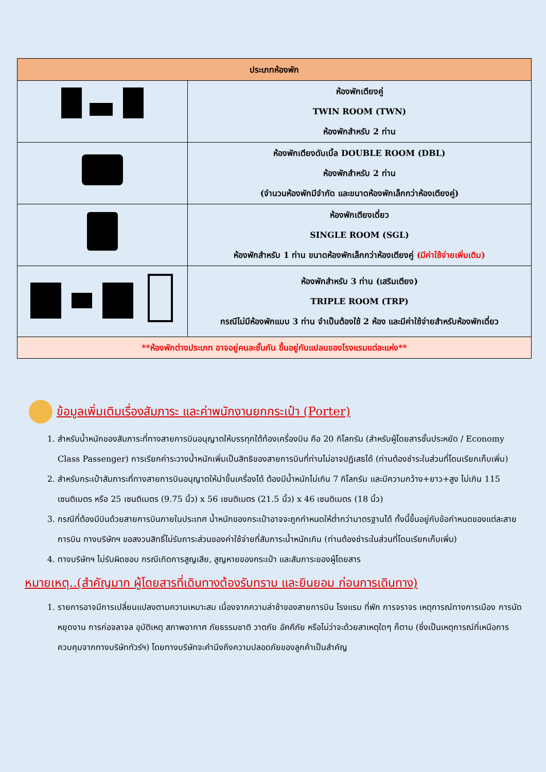| ประเภทห้องพัก | |
| --- | --- |
| | ห้องพักเตียงคู่ TWIN ROOM (TWN) ห้องพักสำหรับ 2 ท่าน |
| | ห้องพักเตียงดับเบิ้ล DOUBLE ROOM (DBL) ห้องพักสำหรับ 2 ท่าน (จำนวนห้องพักมีจำกัด และขนาดห้องพักเล็กกว่าห้องเตียงคู่) |
| | ห้องพักเตียงเดี่ยว SINGLE ROOM (SGL) ห้องพักสำหรับ 1 ท่าน ขนาดห้องพักเล็กกว่าห้องเตียงคู่ (มีค่าใช้จ่ายเพิ่มเติม) |
| | ห้องพักสำหรับ 3 ท่าน (เสริมเตียง) TRIPLE ROOM (TRP) กรณีไม่มีห้องพักแบบ 3 ท่าน จำเป็นต้องใช้ 2 ห้อง และมีค่าใช้จ่ายสำหรับห้องพักเดี่ยว |
| **ห้องพักต่างประเภท อาจอยู่คนละชั้นกัน ขึ้นอยู่กับแปลนของโรงแรมแต่ละแห่ง** | |
ข้อมูลเพิ่มเติมเรื่องสัมภาระ และค่าพนักงานยกกระเป๋า (Porter)
1. สำหรับน้ำหนักของสัมภาระที่ทางสายการบินอนุญาตให้บรรทุกใต้ท้องเครื่องบิน คือ 20 กิโลกรัม (สำหรับผู้โดยสารชั้นประหยัด / Economy Class Passenger) การเรียกค่าระวางน้ำหนักเพิ่มเป็นสิทธิของสายการบินที่ท่านไม่อาจปฏิเสธได้ (ท่านต้องชำระในส่วนที่โดนเรียกเก็บเพิ่ม)
2. สำหรับกระเป๋าสัมภาระที่ทางสายการบินอนุญาตให้นำขึ้นเครื่องได้ ต้องมีน้ำหนักไม่เกิน 7 กิโลกรัม และมีความกว้าง+ยาว+สูง ไม่เกิน 115 เซนติเมตร หรือ 25 เซนติเมตร (9.75 นิ้ว) x 56 เซนติเมตร (21.5 นิ้ว) x 46 เซนติเมตร (18 นิ้ว)
3. กรณีที่ต้องมีบินด้วยสายการบินภายในประเทศ น้ำหนักของกระเป๋าอาจจะถูกกำหนดให้ต่ำกว่ามาตรฐานได้ ทั้งนี้ขึ้นอยู่กับข้อกำหนดของแต่ละสายการบิน ทางบริษัทฯ ขอสงวนสิทธิ์ไม่รับภาระส่วนของค่าใช้จ่ายที่สัมภาระน้ำหนักเกิน (ท่านต้องชำระในส่วนที่โดนเรียกเก็บเพิ่ม)
4. ทางบริษัทฯ ไม่รับผิดชอบ กรณีเกิดการสูญเสีย, สูญหายของกระเป๋า และสัมภาระของผู้โดยสาร
หมายเหตุ..(สำคัญมาก ผู้โดยสารที่เดินทางต้องรับทราบ และยินยอม ก่อนการเดินทาง)
1. รายการอาจมีการเปลี่ยนแปลงตามความเหมาะสม เนื่องจากความล่าช้าของสายการบิน โรงแรม ที่พัก การจราจร เหตุการณ์ทางการเมือง การนัดหยุดงาน การก่อจลาจล อุบัติเหตุ สภาพอากาศ ภัยธรรมชาติ วาตภัย อัคคีภัย หรือไม่ว่าจะด้วยสาเหตุใดๆ ก็ตาม (ซึ่งเป็นเหตุการณ์ที่เหนือการควบคุมจากทางบริษัททัวร์ฯ) โดยทางบริษัทจะคำนึงถึงความปลอดภัยของลูกค้าเป็นสำคัญ